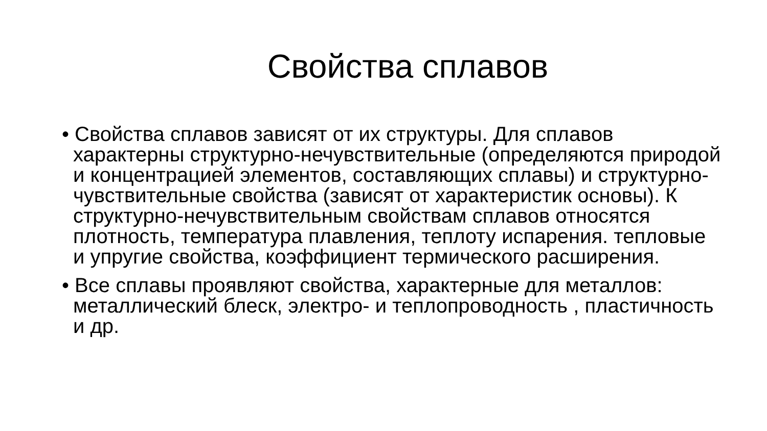Свойства сплавов
• Свойства сплавов зависят от их структуры. Для сплавов характерны структурно-нечувствительные (определяются природой и концентрацией элементов, составляющих сплавы) и структурно-чувствительные свойства (зависят от характеристик основы). К структурно-нечувствительным свойствам сплавов относятся плотность, температура плавления, теплоту испарения. тепловые и упругие свойства, коэффициент термического расширения.
• Все сплавы проявляют свойства, характерные для металлов: металлический блеск, электро- и теплопроводность , пластичность и др.